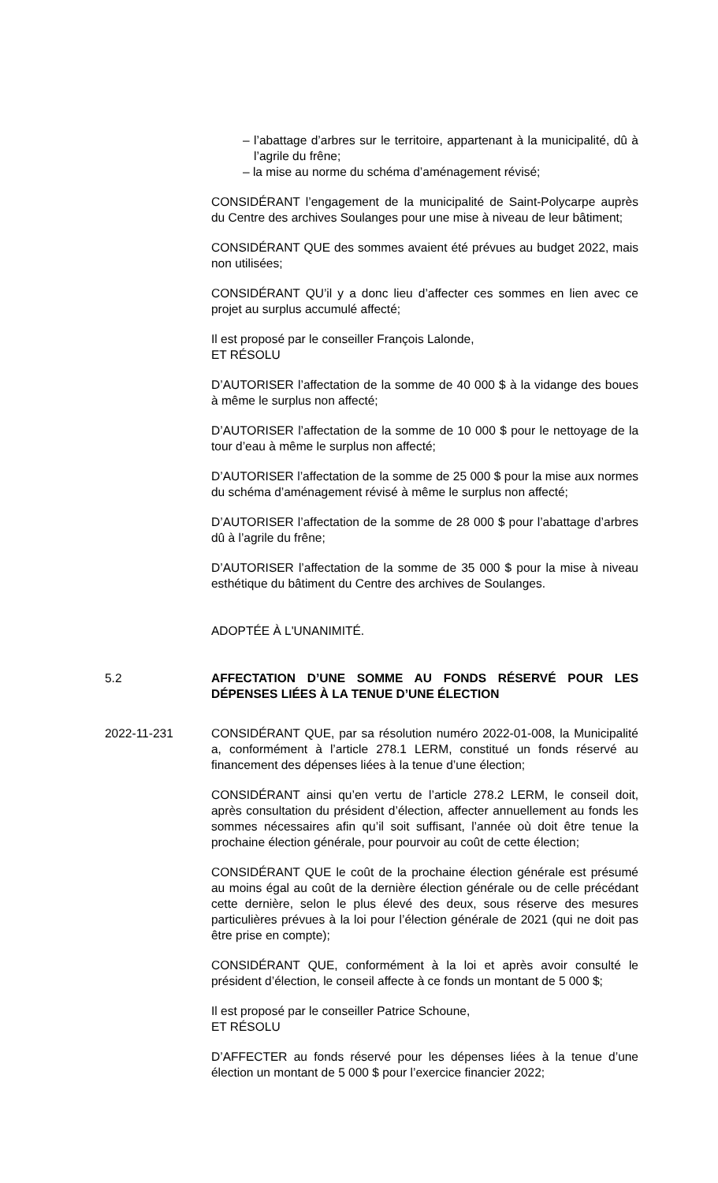– l’abattage d’arbres sur le territoire, appartenant à la municipalité, dû à l’agrile du frêne;
– la mise au norme du schéma d’aménagement révisé;
CONSIDÉRANT l’engagement de la municipalité de Saint-Polycarpe auprès du Centre des archives Soulanges pour une mise à niveau de leur bâtiment;
CONSIDÉRANT QUE des sommes avaient été prévues au budget 2022, mais non utilisées;
CONSIDÉRANT QU’il y a donc lieu d’affecter ces sommes en lien avec ce projet au surplus accumulé affecté;
Il est proposé par le conseiller François Lalonde,
ET RÉSOLU
D’AUTORISER l’affectation de la somme de 40 000 $ à la vidange des boues à même le surplus non affecté;
D’AUTORISER l’affectation de la somme de 10 000 $ pour le nettoyage de la tour d’eau à même le surplus non affecté;
D’AUTORISER l’affectation de la somme de 25 000 $ pour la mise aux normes du schéma d’aménagement révisé à même le surplus non affecté;
D’AUTORISER l’affectation de la somme de 28 000 $ pour l’abattage d’arbres dû à l’agrile du frêne;
D’AUTORISER l’affectation de la somme de 35 000 $ pour la mise à niveau esthétique du bâtiment du Centre des archives de Soulanges.
ADOPTÉE À L'UNANIMITÉ.
5.2 AFFECTATION D’UNE SOMME AU FONDS RÉSERVÉ POUR LES DÉPENSES LIÉES À LA TENUE D’UNE ÉLECTION
2022-11-231 CONSIDÉRANT QUE, par sa résolution numéro 2022-01-008, la Municipalité a, conformément à l’article 278.1 LERM, constitué un fonds réservé au financement des dépenses liées à la tenue d’une élection;
CONSIDÉRANT ainsi qu’en vertu de l’article 278.2 LERM, le conseil doit, après consultation du président d’élection, affecter annuellement au fonds les sommes nécessaires afin qu’il soit suffisant, l’année où doit être tenue la prochaine élection générale, pour pourvoir au coût de cette élection;
CONSIDÉRANT QUE le coût de la prochaine élection générale est présumé au moins égal au coût de la dernière élection générale ou de celle précédant cette dernière, selon le plus élevé des deux, sous réserve des mesures particulières prévues à la loi pour l’élection générale de 2021 (qui ne doit pas être prise en compte);
CONSIDÉRANT QUE, conformément à la loi et après avoir consulté le président d’élection, le conseil affecte à ce fonds un montant de 5 000 $;
Il est proposé par le conseiller Patrice Schoune,
ET RÉSOLU
D’AFFECTER au fonds réservé pour les dépenses liées à la tenue d’une élection un montant de 5 000 $ pour l’exercice financier 2022;